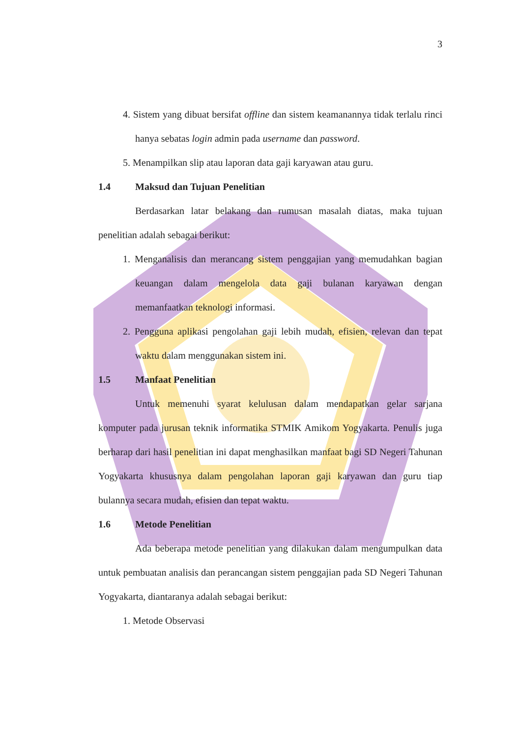3
4. Sistem yang dibuat bersifat offline dan sistem keamanannya tidak terlalu rinci hanya sebatas login admin pada username dan password.
5. Menampilkan slip atau laporan data gaji karyawan atau guru.
1.4 Maksud dan Tujuan Penelitian
Berdasarkan latar belakang dan rumusan masalah diatas, maka tujuan penelitian adalah sebagai berikut:
1. Menganalisis dan merancang sistem penggajian yang memudahkan bagian keuangan dalam mengelola data gaji bulanan karyawan dengan memanfaatkan teknologi informasi.
2. Pengguna aplikasi pengolahan gaji lebih mudah, efisien, relevan dan tepat waktu dalam menggunakan sistem ini.
1.5 Manfaat Penelitian
Untuk memenuhi syarat kelulusan dalam mendapatkan gelar sarjana komputer pada jurusan teknik informatika STMIK Amikom Yogyakarta. Penulis juga berharap dari hasil penelitian ini dapat menghasilkan manfaat bagi SD Negeri Tahunan Yogyakarta khususnya dalam pengolahan laporan gaji karyawan dan guru tiap bulannya secara mudah, efisien dan tepat waktu.
1.6 Metode Penelitian
Ada beberapa metode penelitian yang dilakukan dalam mengumpulkan data untuk pembuatan analisis dan perancangan sistem penggajian pada SD Negeri Tahunan Yogyakarta, diantaranya adalah sebagai berikut:
1. Metode Observasi